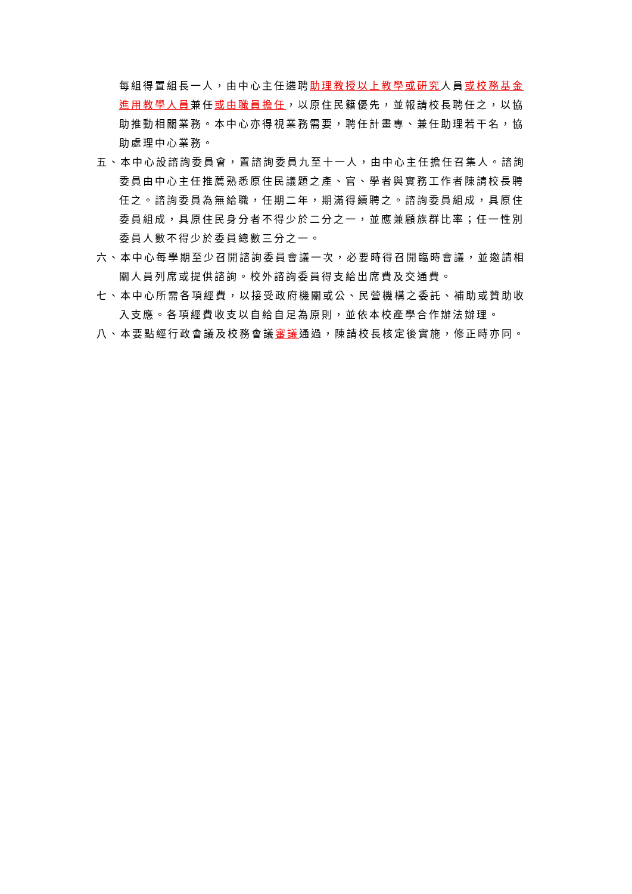每組得置組長一人，由中心主任遴聘助理教授以上教學或研究人員或校務基金進用教學人員兼任或由職員擔任，以原住民籍優先，並報請校長聘任之，以協助推動相關業務。本中心亦得視業務需要，聘任計畫專、兼任助理若干名，協助處理中心業務。
五、本中心設諮詢委員會，置諮詢委員九至十一人，由中心主任擔任召集人。諮詢委員由中心主任推薦熟悉原住民議題之產、官、學者與實務工作者陳請校長聘任之。諮詢委員為無給職，任期二年，期滿得續聘之。諮詢委員組成，具原住委員組成，具原住民身分者不得少於二分之一，並應兼顧族群比率；任一性別委員人數不得少於委員總數三分之一。
六、本中心每學期至少召開諮詢委員會議一次，必要時得召開臨時會議，並邀請相關人員列席或提供諮詢。校外諮詢委員得支給出席費及交通費。
七、本中心所需各項經費，以接受政府機關或公、民營機構之委託、補助或贊助收入支應。各項經費收支以自給自足為原則，並依本校產學合作辦法辦理。
八、本要點經行政會議及校務會議審議通過，陳請校長核定後實施，修正時亦同。